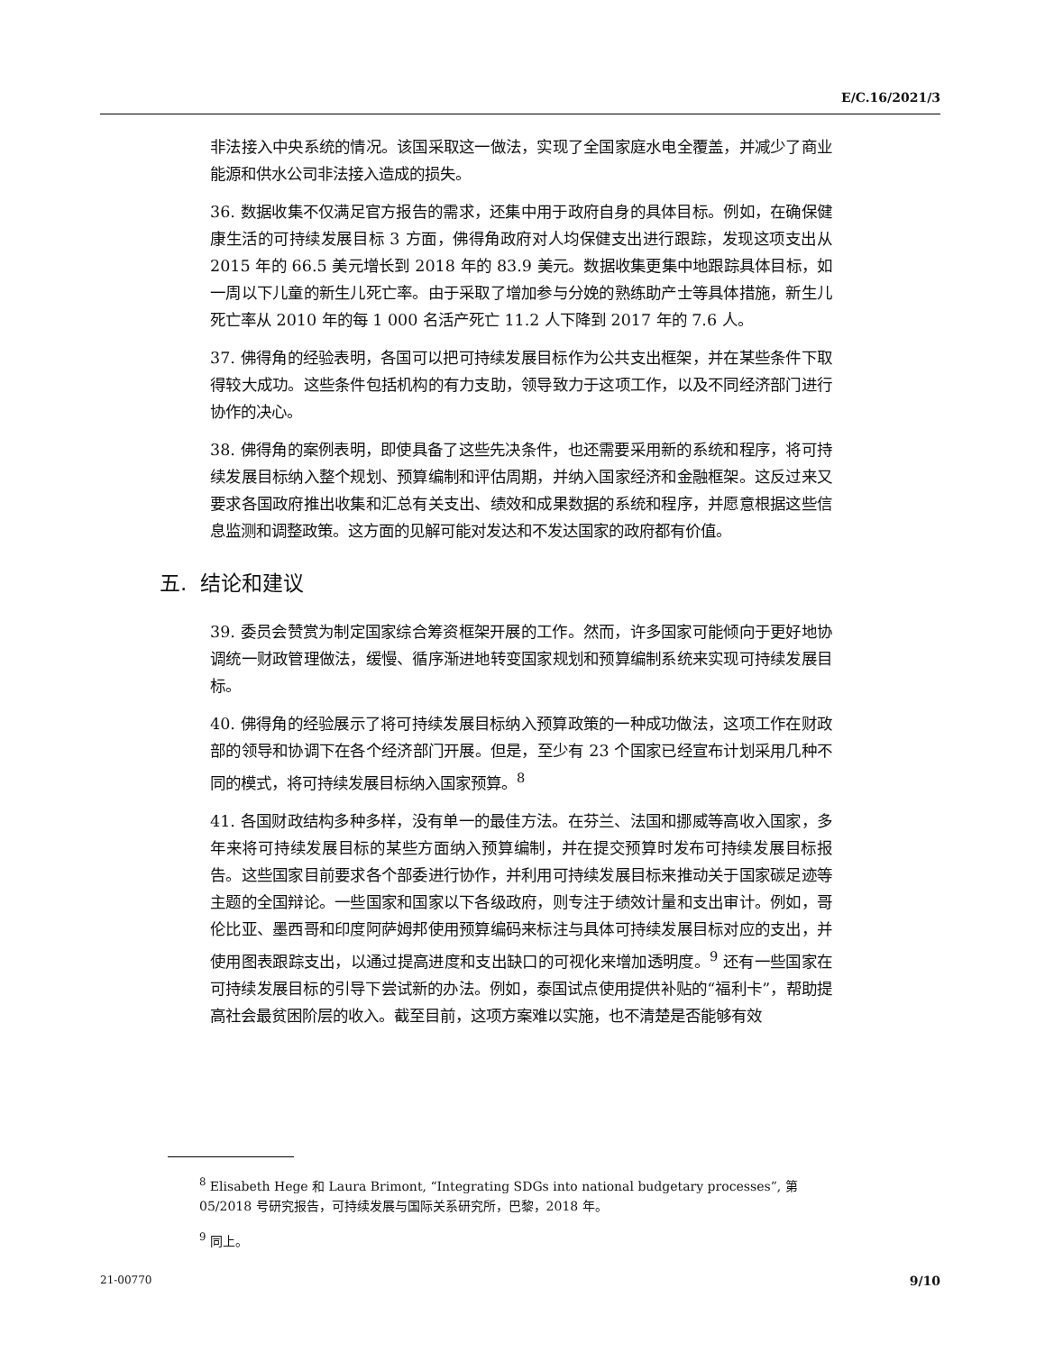E/C.16/2021/3
非法接入中央系统的情况。该国采取这一做法，实现了全国家庭水电全覆盖，并减少了商业能源和供水公司非法接入造成的损失。
36. 数据收集不仅满足官方报告的需求，还集中用于政府自身的具体目标。例如，在确保健康生活的可持续发展目标 3 方面，佛得角政府对人均保健支出进行跟踪，发现这项支出从 2015 年的 66.5 美元增长到 2018 年的 83.9 美元。数据收集更集中地跟踪具体目标，如一周以下儿童的新生儿死亡率。由于采取了增加参与分娩的熟练助产士等具体措施，新生儿死亡率从 2010 年的每 1 000 名活产死亡 11.2 人下降到 2017 年的 7.6 人。
37. 佛得角的经验表明，各国可以把可持续发展目标作为公共支出框架，并在某些条件下取得较大成功。这些条件包括机构的有力支助，领导致力于这项工作，以及不同经济部门进行协作的决心。
38. 佛得角的案例表明，即使具备了这些先决条件，也还需要采用新的系统和程序，将可持续发展目标纳入整个规划、预算编制和评估周期，并纳入国家经济和金融框架。这反过来又要求各国政府推出收集和汇总有关支出、绩效和成果数据的系统和程序，并愿意根据这些信息监测和调整政策。这方面的见解可能对发达和不发达国家的政府都有价值。
五. 结论和建议
39. 委员会赞赏为制定国家综合筹资框架开展的工作。然而，许多国家可能倾向于更好地协调统一财政管理做法，缓慢、循序渐进地转变国家规划和预算编制系统来实现可持续发展目标。
40. 佛得角的经验展示了将可持续发展目标纳入预算政策的一种成功做法，这项工作在财政部的领导和协调下在各个经济部门开展。但是，至少有 23 个国家已经宣布计划采用几种不同的模式，将可持续发展目标纳入国家预算。<sup>8</sup>
41. 各国财政结构多种多样，没有单一的最佳方法。在芬兰、法国和挪威等高收入国家，多年来将可持续发展目标的某些方面纳入预算编制，并在提交预算时发布可持续发展目标报告。这些国家目前要求各个部委进行协作，并利用可持续发展目标来推动关于国家碳足迹等主题的全国辩论。一些国家和国家以下各级政府，则专注于绩效计量和支出审计。例如，哥伦比亚、墨西哥和印度阿萨姆邦使用预算编码来标注与具体可持续发展目标对应的支出，并使用图表跟踪支出，以通过提高进度和支出缺口的可视化来增加透明度。<sup>9</sup> 还有一些国家在可持续发展目标的引导下尝试新的办法。例如，泰国试点使用提供补贴的“福利卡”，帮助提高社会最贫困阶层的收入。截至目前，这项方案难以实施，也不清楚是否能够有效
<sup>8</sup> Elisabeth Hege 和 Laura Brimont, “Integrating SDGs into national budgetary processes”, 第 05/2018 号研究报告，可持续发展与国际关系研究所，巴黎，2018 年。
<sup>9</sup> 同上。
21-00770 9/10